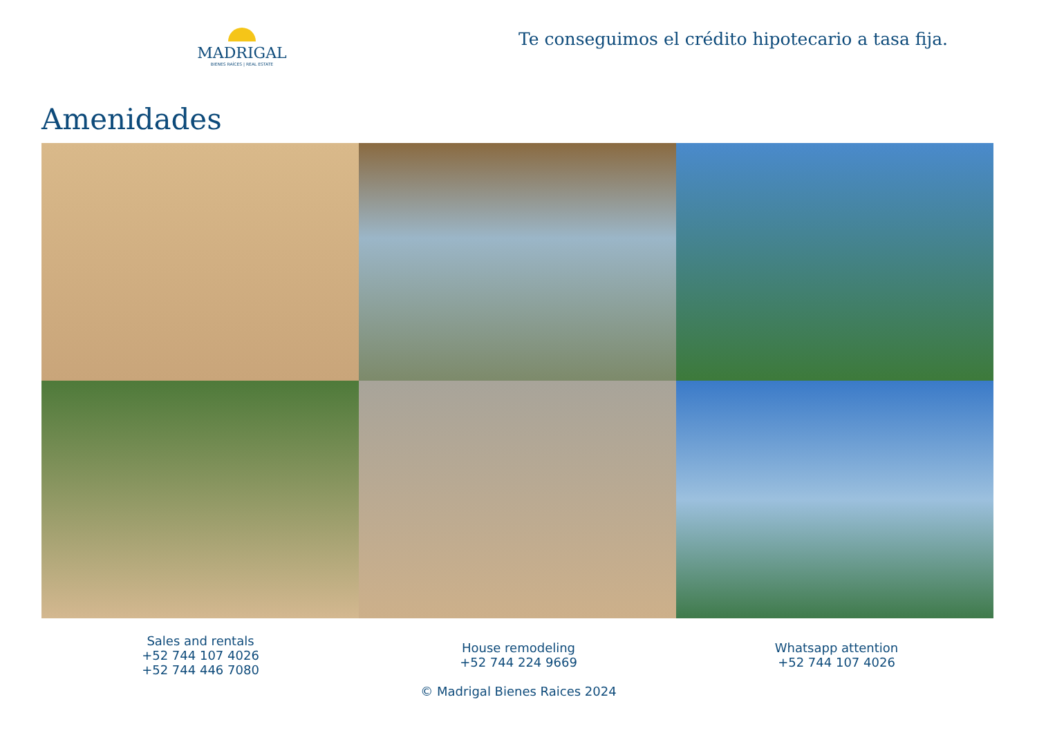MADRIGAL
BIENES RAÍCES | REAL ESTATE
Te conseguimos el crédito hipotecario a tasa fija.
Amenidades
Sales and rentals
+52 744 107 4026
+52 744 446 7080
House remodeling
+52 744 224 9669
© Madrigal Bienes Raices 2024
Whatsapp attention
+52 744 107 4026